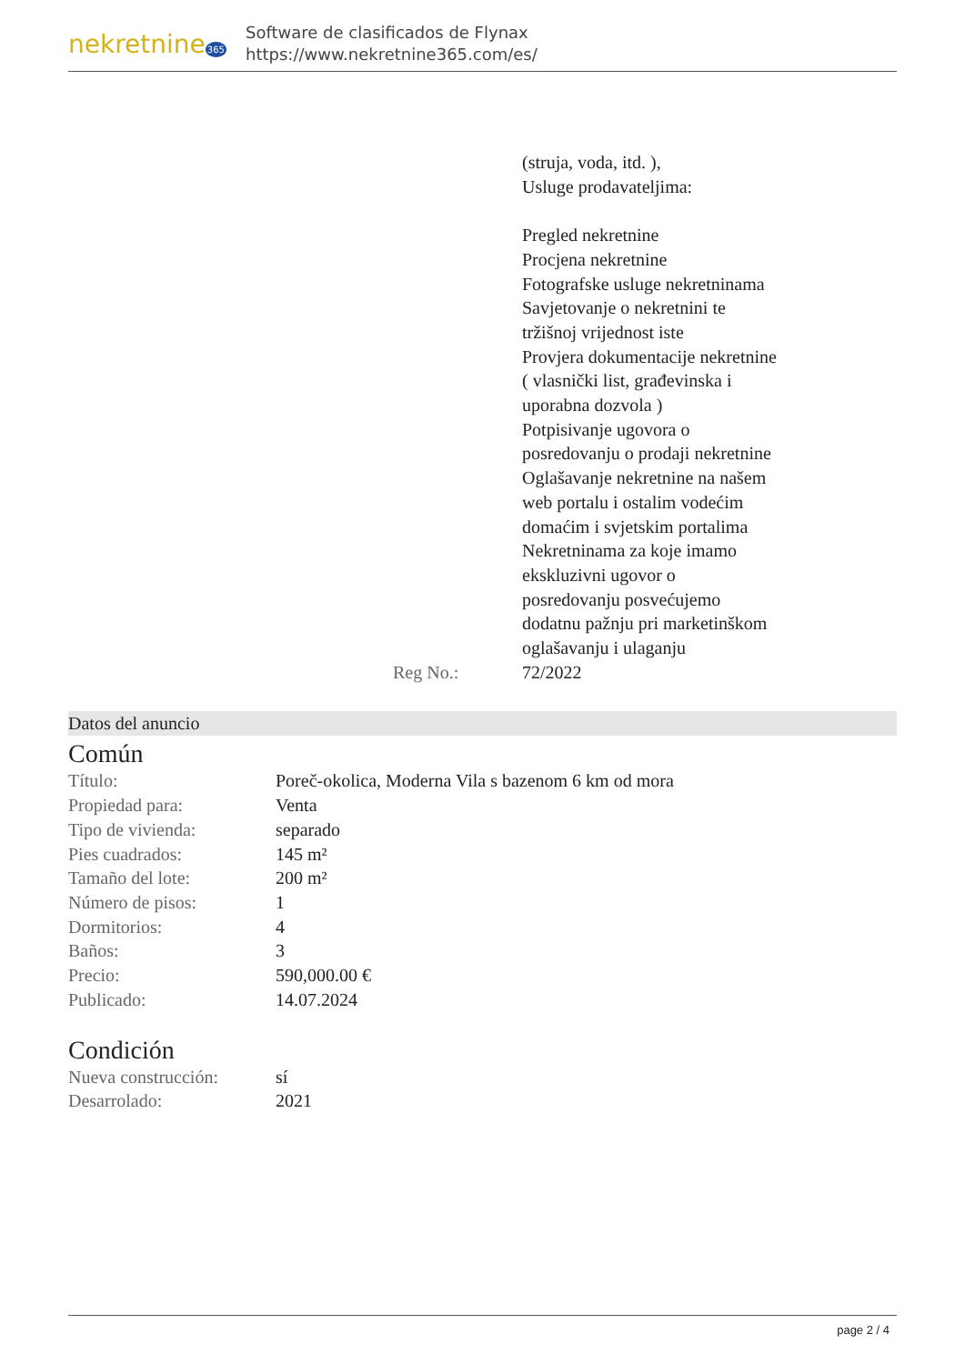nekretnine365
Software de clasificados de Flynax
https://www.nekretnine365.com/es/
| | | (struja, voda, itd. ), Usluge prodavateljima: Pregled nekretnine Procjena nekretnine Fotografske usluge nekretninama Savjetovanje o nekretnini te tržišnoj vrijednost iste Provjera dokumentacije nekretnine ( vlasnički list, građevinska i uporabna dozvola ) Potpisivanje ugovora o posredovanju o prodaji nekretnine Oglašavanje nekretnine na našem web portalu i ostalim vodećim domaćim i svjetskim portalima Nekretninama za koje imamo ekskluzivni ugovor o posredovanju posvećujemo dodatnu pažnju pri marketinškom oglašavanju i ulaganju |
| | Reg No.: | 72/2022 |
Datos del anuncio
Común
| Título: | Poreč-okolica, Moderna Vila s bazenom 6 km od mora |
| Propiedad para: | Venta |
| Tipo de vivienda: | separado |
| Pies cuadrados: | 145 m² |
| Tamaño del lote: | 200 m² |
| Número de pisos: | 1 |
| Dormitorios: | 4 |
| Baños: | 3 |
| Precio: | 590,000.00 € |
| Publicado: | 14.07.2024 |
Condición
| Nueva construcción: | sí |
| Desarrolado: | 2021 |
page 2 / 4